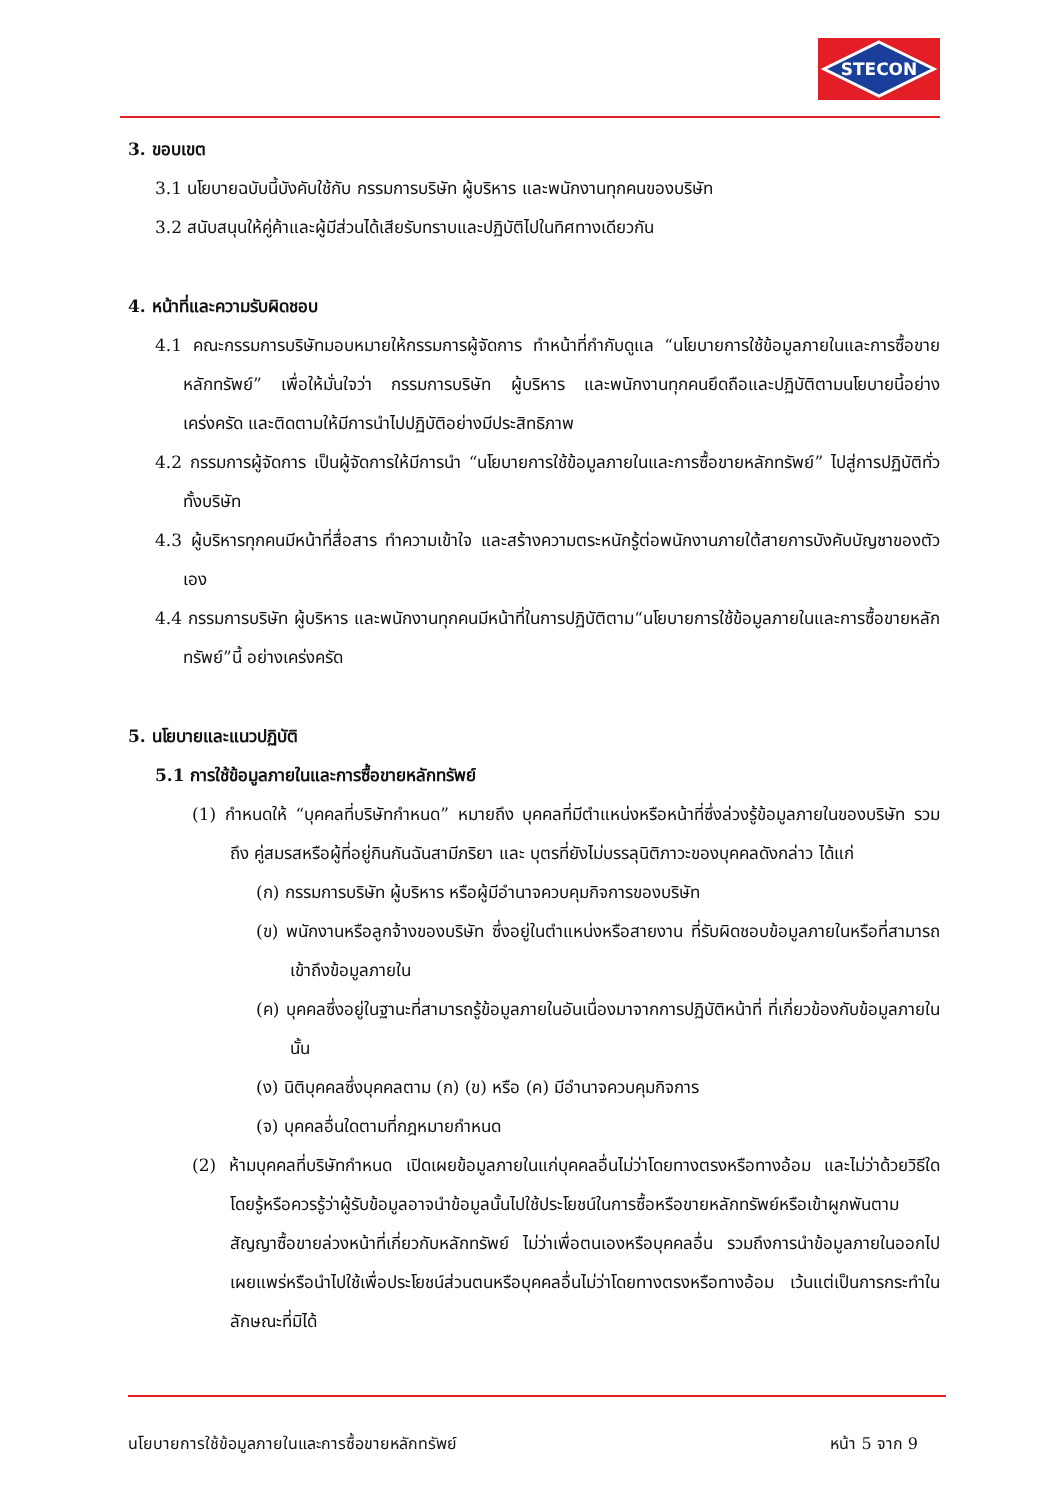STECON
3. ขอบเขต
3.1 นโยบายฉบับนี้บังคับใช้กับ กรรมการบริษัท ผู้บริหาร และพนักงานทุกคนของบริษัท
3.2 สนับสนุนให้คู่ค้าและผู้มีส่วนได้เสียรับทราบและปฏิบัติไปในทิศทางเดียวกัน
4. หน้าที่และความรับผิดชอบ
4.1 คณะกรรมการบริษัทมอบหมายให้กรรมการผู้จัดการ ทำหน้าที่กำกับดูแล “นโยบายการใช้ข้อมูลภายในและการซื้อขายหลักทรัพย์” เพื่อให้มั่นใจว่า กรรมการบริษัท ผู้บริหาร และพนักงานทุกคนยึดถือและปฏิบัติตามนโยบายนี้อย่างเคร่งครัด และติดตามให้มีการนำไปปฏิบัติอย่างมีประสิทธิภาพ
4.2 กรรมการผู้จัดการ เป็นผู้จัดการให้มีการนำ “นโยบายการใช้ข้อมูลภายในและการซื้อขายหลักทรัพย์” ไปสู่การปฏิบัติทั่วทั้งบริษัท
4.3 ผู้บริหารทุกคนมีหน้าที่สื่อสาร ทำความเข้าใจ และสร้างความตระหนักรู้ต่อพนักงานภายใต้สายการบังคับบัญชาของตัวเอง
4.4 กรรมการบริษัท ผู้บริหาร และพนักงานทุกคนมีหน้าที่ในการปฏิบัติตาม“นโยบายการใช้ข้อมูลภายในและการซื้อขายหลักทรัพย์”นี้ อย่างเคร่งครัด
5. นโยบายและแนวปฏิบัติ
5.1 การใช้ข้อมูลภายในและการซื้อขายหลักทรัพย์
(1) กำหนดให้ “บุคคลที่บริษัทกำหนด” หมายถึง บุคคลที่มีตำแหน่งหรือหน้าที่ซึ่งล่วงรู้ข้อมูลภายในของบริษัท รวมถึง คู่สมรสหรือผู้ที่อยู่กินกันฉันสามีภริยา และ บุตรที่ยังไม่บรรลุนิติภาวะของบุคคลดังกล่าว ได้แก่
(ก) กรรมการบริษัท ผู้บริหาร หรือผู้มีอำนาจควบคุมกิจการของบริษัท
(ข) พนักงานหรือลูกจ้างของบริษัท ซึ่งอยู่ในตำแหน่งหรือสายงาน ที่รับผิดชอบข้อมูลภายในหรือที่สามารถเข้าถึงข้อมูลภายใน
(ค) บุคคลซึ่งอยู่ในฐานะที่สามารถรู้ข้อมูลภายในอันเนื่องมาจากการปฏิบัติหน้าที่ ที่เกี่ยวข้องกับข้อมูลภายในนั้น
(ง) นิติบุคคลซึ่งบุคคลตาม (ก) (ข) หรือ (ค) มีอำนาจควบคุมกิจการ
(จ) บุคคลอื่นใดตามที่กฎหมายกำหนด
(2) ห้ามบุคคลที่บริษัทกำหนด เปิดเผยข้อมูลภายในแก่บุคคลอื่นไม่ว่าโดยทางตรงหรือทางอ้อม และไม่ว่าด้วยวิธีใด โดยรู้หรือควรรู้ว่าผู้รับข้อมูลอาจนำข้อมูลนั้นไปใช้ประโยชน์ในการซื้อหรือขายหลักทรัพย์หรือเข้าผูกพันตามสัญญาซื้อขายล่วงหน้าที่เกี่ยวกับหลักทรัพย์ ไม่ว่าเพื่อตนเองหรือบุคคลอื่น รวมถึงการนำข้อมูลภายในออกไปเผยแพร่หรือนำไปใช้เพื่อประโยชน์ส่วนตนหรือบุคคลอื่นไม่ว่าโดยทางตรงหรือทางอ้อม เว้นแต่เป็นการกระทำในลักษณะที่มิได้
นโยบายการใช้ข้อมูลภายในและการซื้อขายหลักทรัพย์ หน้า 5 จาก 9